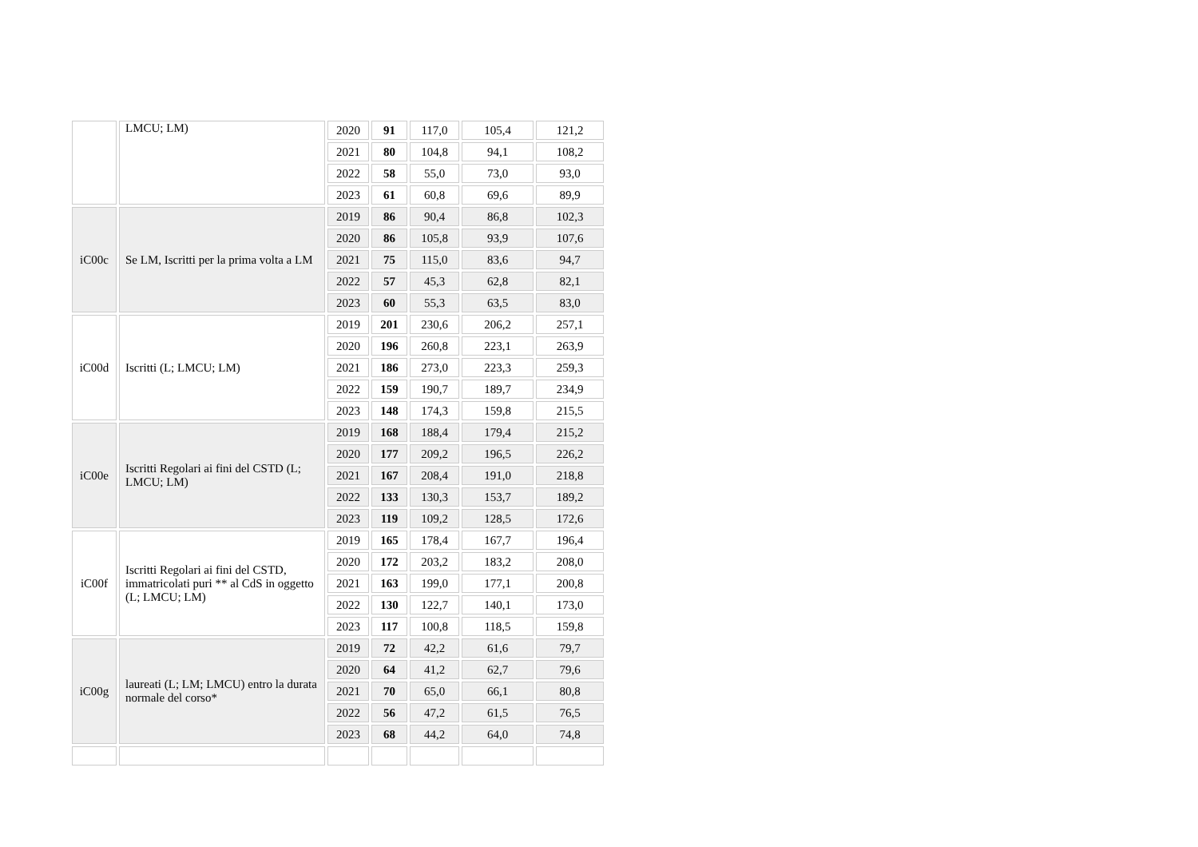| | LMCU; LM) | 2020 | 91 | 117,0 | 105,4 | 121,2 |
| | | 2021 | 80 | 104,8 | 94,1 | 108,2 |
| | | 2022 | 58 | 55,0 | 73,0 | 93,0 |
| | | 2023 | 61 | 60,8 | 69,6 | 89,9 |
| iC00c | Se LM, Iscritti per la prima volta a LM | 2019 | 86 | 90,4 | 86,8 | 102,3 |
| | | 2020 | 86 | 105,8 | 93,9 | 107,6 |
| | | 2021 | 75 | 115,0 | 83,6 | 94,7 |
| | | 2022 | 57 | 45,3 | 62,8 | 82,1 |
| | | 2023 | 60 | 55,3 | 63,5 | 83,0 |
| iC00d | Iscritti (L; LMCU; LM) | 2019 | 201 | 230,6 | 206,2 | 257,1 |
| | | 2020 | 196 | 260,8 | 223,1 | 263,9 |
| | | 2021 | 186 | 273,0 | 223,3 | 259,3 |
| | | 2022 | 159 | 190,7 | 189,7 | 234,9 |
| | | 2023 | 148 | 174,3 | 159,8 | 215,5 |
| iC00e | Iscritti Regolari ai fini del CSTD (L; LMCU; LM) | 2019 | 168 | 188,4 | 179,4 | 215,2 |
| | | 2020 | 177 | 209,2 | 196,5 | 226,2 |
| | | 2021 | 167 | 208,4 | 191,0 | 218,8 |
| | | 2022 | 133 | 130,3 | 153,7 | 189,2 |
| | | 2023 | 119 | 109,2 | 128,5 | 172,6 |
| iC00f | Iscritti Regolari ai fini del CSTD, immatricolati puri ** al CdS in oggetto (L; LMCU; LM) | 2019 | 165 | 178,4 | 167,7 | 196,4 |
| | | 2020 | 172 | 203,2 | 183,2 | 208,0 |
| | | 2021 | 163 | 199,0 | 177,1 | 200,8 |
| | | 2022 | 130 | 122,7 | 140,1 | 173,0 |
| | | 2023 | 117 | 100,8 | 118,5 | 159,8 |
| iC00g | laureati (L; LM; LMCU) entro la durata normale del corso* | 2019 | 72 | 42,2 | 61,6 | 79,7 |
| | | 2020 | 64 | 41,2 | 62,7 | 79,6 |
| | | 2021 | 70 | 65,0 | 66,1 | 80,8 |
| | | 2022 | 56 | 47,2 | 61,5 | 76,5 |
| | | 2023 | 68 | 44,2 | 64,0 | 74,8 |